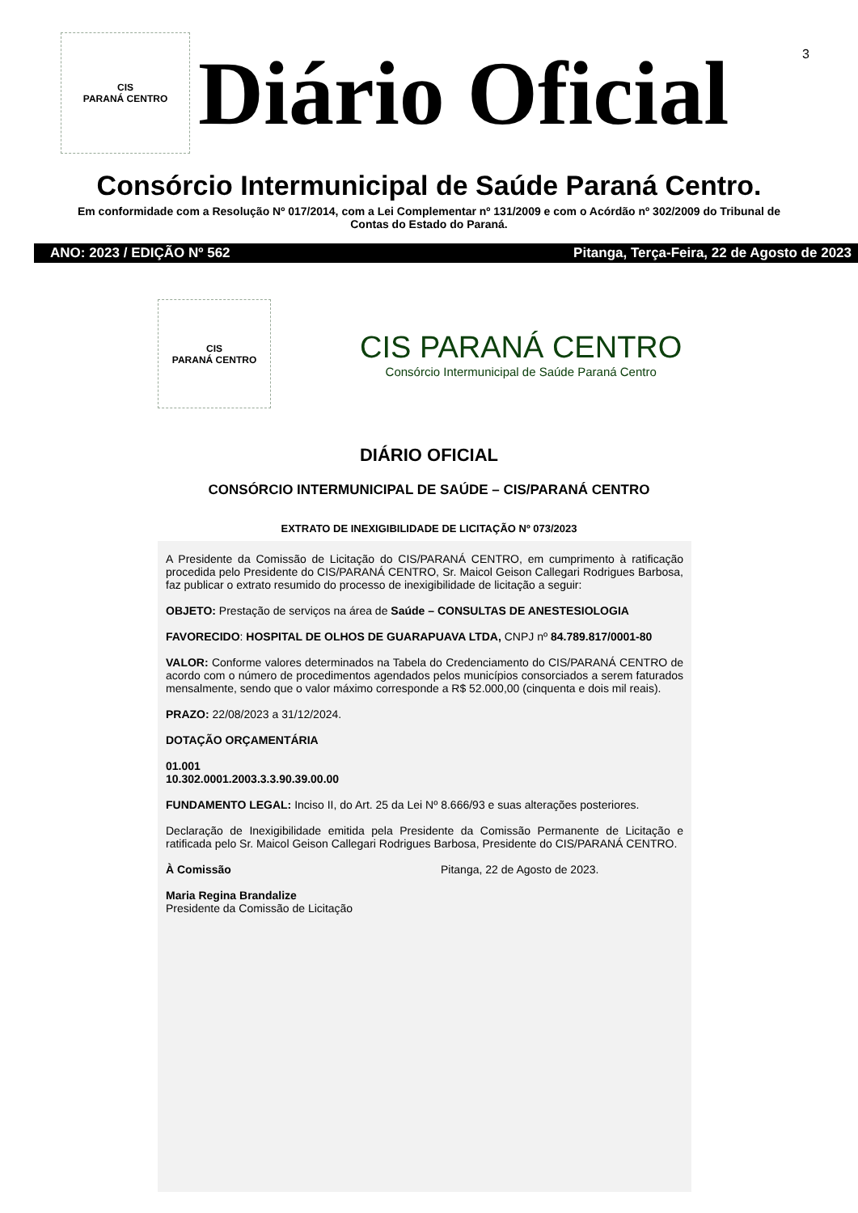3
CIS
PARANÁ CENTRO
Diário Oficial
Consórcio Intermunicipal de Saúde Paraná Centro.
Em conformidade com a Resolução Nº 017/2014, com a Lei Complementar nº 131/2009 e com o Acórdão nº 302/2009 do Tribunal de Contas do Estado do Paraná.
ANO: 2023 / EDIÇÃO Nº 562 Pitanga, Terça-Feira, 22 de Agosto de 2023
CIS
PARANÁ CENTRO
CIS PARANÁ CENTRO
Consórcio Intermunicipal de Saúde Paraná Centro
DIÁRIO OFICIAL
CONSÓRCIO INTERMUNICIPAL DE SAÚDE – CIS/PARANÁ CENTRO
EXTRATO DE INEXIGIBILIDADE DE LICITAÇÃO Nº 073/2023
A Presidente da Comissão de Licitação do CIS/PARANÁ CENTRO, em cumprimento à ratificação procedida pelo Presidente do CIS/PARANÁ CENTRO, Sr. Maicol Geison Callegari Rodrigues Barbosa, faz publicar o extrato resumido do processo de inexigibilidade de licitação a seguir:
OBJETO: Prestação de serviços na área de Saúde – CONSULTAS DE ANESTESIOLOGIA
FAVORECIDO: HOSPITAL DE OLHOS DE GUARAPUAVA LTDA, CNPJ nº 84.789.817/0001-80
VALOR: Conforme valores determinados na Tabela do Credenciamento do CIS/PARANÁ CENTRO de acordo com o número de procedimentos agendados pelos municípios consorciados a serem faturados mensalmente, sendo que o valor máximo corresponde a R$ 52.000,00 (cinquenta e dois mil reais).
PRAZO: 22/08/2023 a 31/12/2024.
DOTAÇÃO ORÇAMENTÁRIA
01.001
10.302.0001.2003.3.3.90.39.00.00
FUNDAMENTO LEGAL: Inciso II, do Art. 25 da Lei Nº 8.666/93 e suas alterações posteriores.
Declaração de Inexigibilidade emitida pela Presidente da Comissão Permanente de Licitação e ratificada pelo Sr. Maicol Geison Callegari Rodrigues Barbosa, Presidente do CIS/PARANÁ CENTRO.
À Comissão Pitanga, 22 de Agosto de 2023.
Maria Regina Brandalize
Presidente da Comissão de Licitação